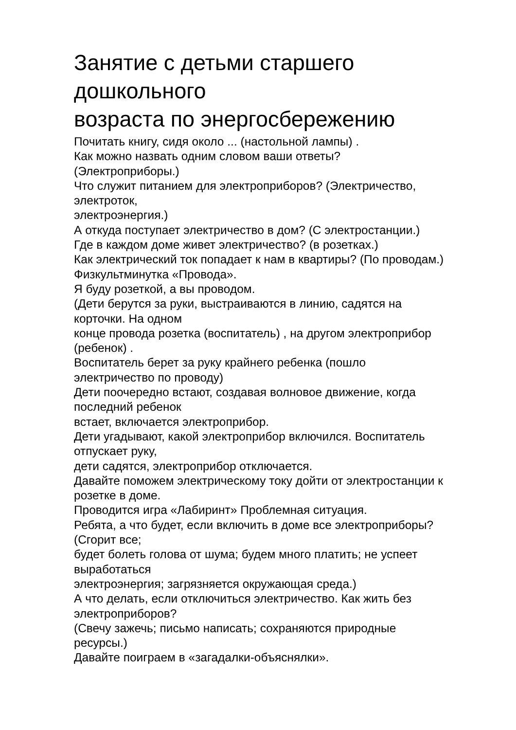Занятие с детьми старшего
дошкольного
возраста по энергосбережению
Почитать книгу, сидя около ... (настольной лампы) .
Как можно назвать одним словом ваши ответы?
(Электроприборы.)
Что служит питанием для электроприборов? (Электричество,
электроток,
электроэнергия.)
А откуда поступает электричество в дом? (С электростанции.)
Где в каждом доме живет электричество? (в розетках.)
Как электрический ток попадает к нам в квартиры? (По проводам.)
Физкультминутка «Провода».
Я буду розеткой, а вы проводом.
(Дети берутся за руки, выстраиваются в линию, садятся на
корточки. На одном
конце провода розетка (воспитатель) , на другом электроприбор
(ребенок) .
Воспитатель берет за руку крайнего ребенка (пошло
электричество по проводу)
Дети поочередно встают, создавая волновое движение, когда
последний ребенок
встает, включается электроприбор.
Дети угадывают, какой электроприбор включился. Воспитатель
отпускает руку,
дети садятся, электроприбор отключается.
Давайте поможем электрическому току дойти от электростанции к
розетке в доме.
Проводится игра «Лабиринт» Проблемная ситуация.
Ребята, а что будет, если включить в доме все электроприборы?
(Сгорит все;
будет болеть голова от шума; будем много платить; не успеет
выработаться
электроэнергия; загрязняется окружающая среда.)
А что делать, если отключиться электричество. Как жить без
электроприборов?
(Свечу зажечь; письмо написать; сохраняются природные
ресурсы.)
Давайте поиграем в «загадалки-объяснялки».